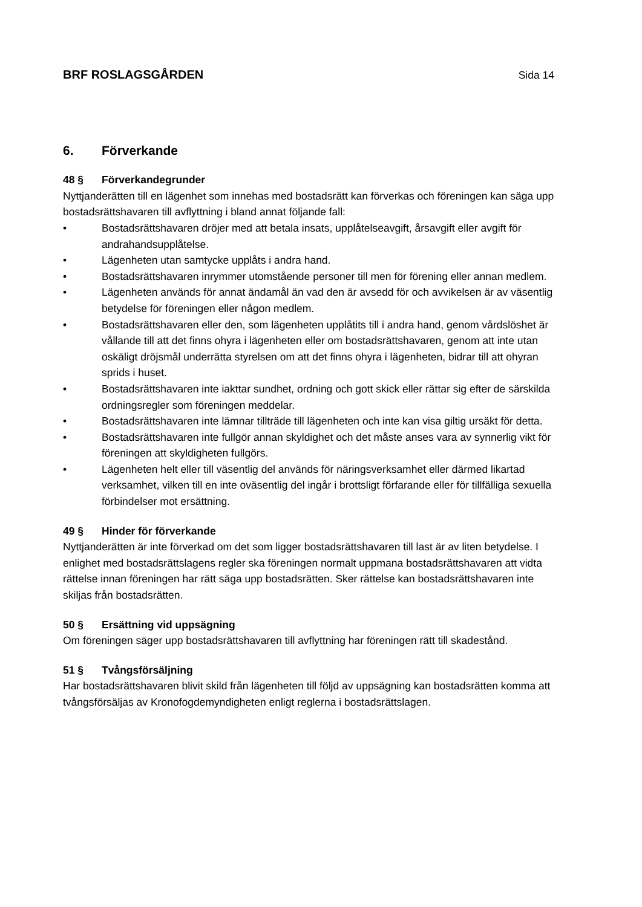BRF ROSLAGSGÅRDEN Sida 14
6. Förverkande
48 § Förverkandegrunder
Nyttjanderätten till en lägenhet som innehas med bostadsrätt kan förverkas och föreningen kan säga upp bostadsrättshavaren till avflyttning i bland annat följande fall:
• Bostadsrättshavaren dröjer med att betala insats, upplåtelseavgift, årsavgift eller avgift för andrahandsupplåtelse.
• Lägenheten utan samtycke upplåts i andra hand.
• Bostadsrättshavaren inrymmer utomstående personer till men för förening eller annan medlem.
• Lägenheten används för annat ändamål än vad den är avsedd för och avvikelsen är av väsentlig betydelse för föreningen eller någon medlem.
• Bostadsrättshavaren eller den, som lägenheten upplåtits till i andra hand, genom vårdslöshet är vållande till att det finns ohyra i lägenheten eller om bostadsrättshavaren, genom att inte utan oskäligt dröjsmål underrätta styrelsen om att det finns ohyra i lägenheten, bidrar till att ohyran sprids i huset.
• Bostadsrättshavaren inte iakttar sundhet, ordning och gott skick eller rättar sig efter de särskilda ordningsregler som föreningen meddelar.
• Bostadsrättshavaren inte lämnar tillträde till lägenheten och inte kan visa giltig ursäkt för detta.
• Bostadsrättshavaren inte fullgör annan skyldighet och det måste anses vara av synnerlig vikt för föreningen att skyldigheten fullgörs.
• Lägenheten helt eller till väsentlig del används för näringsverksamhet eller därmed likartad verksamhet, vilken till en inte oväsentlig del ingår i brottsligt förfarande eller för tillfälliga sexuella förbindelser mot ersättning.
49 § Hinder för förverkande
Nyttjanderätten är inte förverkad om det som ligger bostadsrättshavaren till last är av liten betydelse. I enlighet med bostadsrättslagens regler ska föreningen normalt uppmana bostadsrättshavaren att vidta rättelse innan föreningen har rätt säga upp bostadsrätten. Sker rättelse kan bostadsrättshavaren inte skiljas från bostadsrätten.
50 § Ersättning vid uppsägning
Om föreningen säger upp bostadsrättshavaren till avflyttning har föreningen rätt till skadestånd.
51 § Tvångsförsäljning
Har bostadsrättshavaren blivit skild från lägenheten till följd av uppsägning kan bostadsrätten komma att tvångsförsäljas av Kronofogdemyndigheten enligt reglerna i bostadsrättslagen.